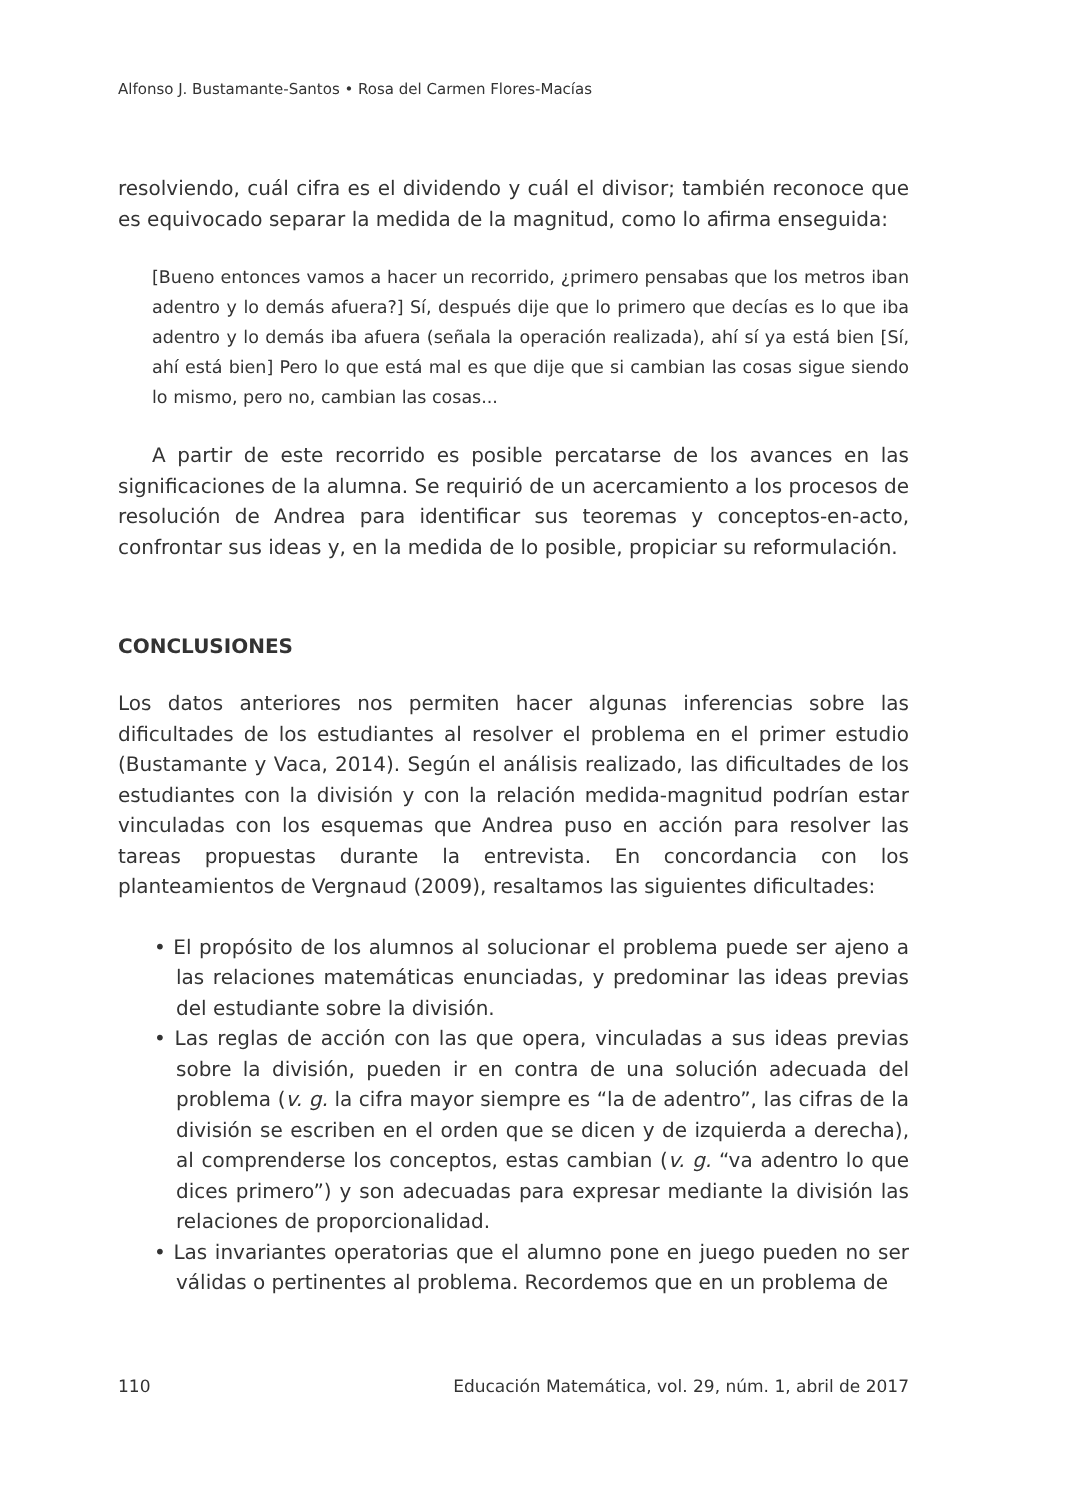Alfonso J. Bustamante-Santos • Rosa del Carmen Flores-Macías
resolviendo, cuál cifra es el dividendo y cuál el divisor; también reconoce que es equivocado separar la medida de la magnitud, como lo afirma enseguida:
[Bueno entonces vamos a hacer un recorrido, ¿primero pensabas que los metros iban adentro y lo demás afuera?] Sí, después dije que lo primero que decías es lo que iba adentro y lo demás iba afuera (señala la operación realizada), ahí sí ya está bien [Sí, ahí está bien] Pero lo que está mal es que dije que si cambian las cosas sigue siendo lo mismo, pero no, cambian las cosas...
A partir de este recorrido es posible percatarse de los avances en las significaciones de la alumna. Se requirió de un acercamiento a los procesos de resolución de Andrea para identificar sus teoremas y conceptos-en-acto, confrontar sus ideas y, en la medida de lo posible, propiciar su reformulación.
CONCLUSIONES
Los datos anteriores nos permiten hacer algunas inferencias sobre las dificultades de los estudiantes al resolver el problema en el primer estudio (Bustamante y Vaca, 2014). Según el análisis realizado, las dificultades de los estudiantes con la división y con la relación medida-magnitud podrían estar vinculadas con los esquemas que Andrea puso en acción para resolver las tareas propuestas durante la entrevista. En concordancia con los planteamientos de Vergnaud (2009), resaltamos las siguientes dificultades:
• El propósito de los alumnos al solucionar el problema puede ser ajeno a las relaciones matemáticas enunciadas, y predominar las ideas previas del estudiante sobre la división.
• Las reglas de acción con las que opera, vinculadas a sus ideas previas sobre la división, pueden ir en contra de una solución adecuada del problema (v. g. la cifra mayor siempre es “la de adentro”, las cifras de la división se escriben en el orden que se dicen y de izquierda a derecha), al comprenderse los conceptos, estas cambian (v. g. “va adentro lo que dices primero”) y son adecuadas para expresar mediante la división las relaciones de proporcionalidad.
• Las invariantes operatorias que el alumno pone en juego pueden no ser válidas o pertinentes al problema. Recordemos que en un problema de
110 Educación Matemática, vol. 29, núm. 1, abril de 2017